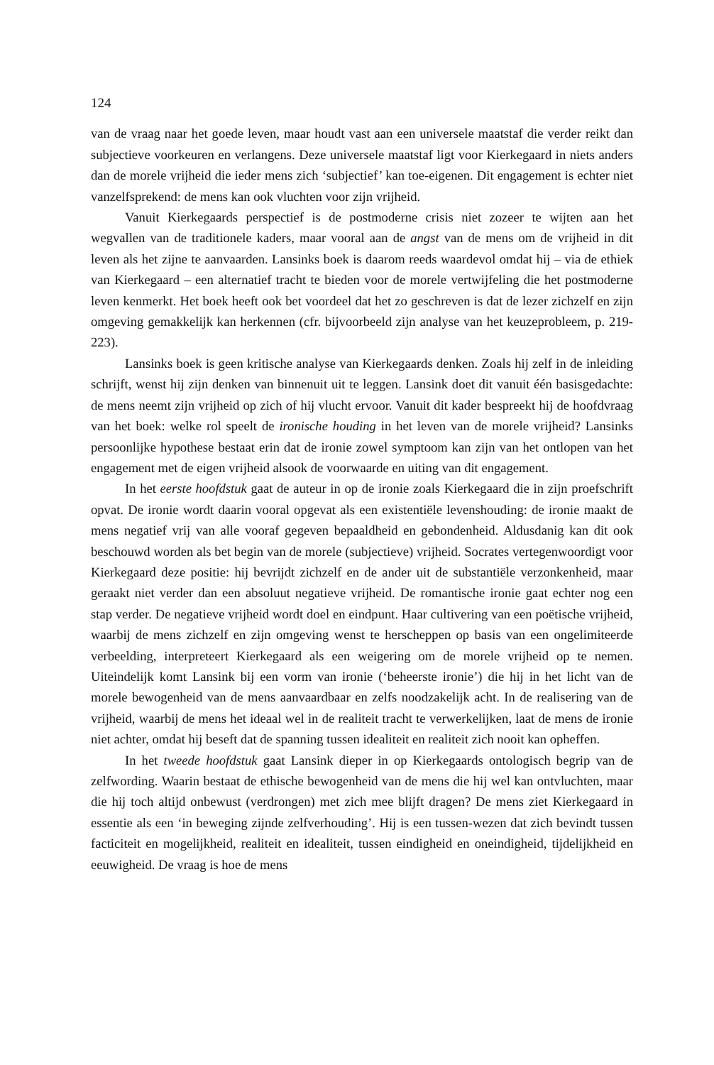124
van de vraag naar het goede leven, maar houdt vast aan een universele maatstaf die verder reikt dan subjectieve voorkeuren en verlangens. Deze universele maatstaf ligt voor Kierkegaard in niets anders dan de morele vrijheid die ieder mens zich ‘subjectief’ kan toe-eigenen. Dit engagement is echter niet vanzelfsprekend: de mens kan ook vluchten voor zijn vrijheid.
Vanuit Kierkegaards perspectief is de postmoderne crisis niet zozeer te wijten aan het wegvallen van de traditionele kaders, maar vooral aan de angst van de mens om de vrijheid in dit leven als het zijne te aanvaarden. Lansinks boek is daarom reeds waardevol omdat hij – via de ethiek van Kierkegaard – een alternatief tracht te bieden voor de morele vertwijfeling die het postmoderne leven kenmerkt. Het boek heeft ook bet voordeel dat het zo geschreven is dat de lezer zichzelf en zijn omgeving gemakkelijk kan herkennen (cfr. bijvoorbeeld zijn analyse van het keuzeprobleem, p. 219-223).
Lansinks boek is geen kritische analyse van Kierkegaards denken. Zoals hij zelf in de inleiding schrijft, wenst hij zijn denken van binnenuit uit te leggen. Lansink doet dit vanuit één basisgedachte: de mens neemt zijn vrijheid op zich of hij vlucht ervoor. Vanuit dit kader bespreekt hij de hoofdvraag van het boek: welke rol speelt de ironische houding in het leven van de morele vrijheid? Lansinks persoonlijke hypothese bestaat erin dat de ironie zowel symptoom kan zijn van het ontlopen van het engagement met de eigen vrijheid alsook de voorwaarde en uiting van dit engagement.
In het eerste hoofdstuk gaat de auteur in op de ironie zoals Kierkegaard die in zijn proefschrift opvat. De ironie wordt daarin vooral opgevat als een existentiële levenshouding: de ironie maakt de mens negatief vrij van alle vooraf gegeven bepaaldheid en gebondenheid. Aldusdanig kan dit ook beschouwd worden als bet begin van de morele (subjectieve) vrijheid. Socrates vertegenwoordigt voor Kierkegaard deze positie: hij bevrijdt zichzelf en de ander uit de substantiële verzonkenheid, maar geraakt niet verder dan een absoluut negatieve vrijheid. De romantische ironie gaat echter nog een stap verder. De negatieve vrijheid wordt doel en eindpunt. Haar cultivering van een poëtische vrijheid, waarbij de mens zichzelf en zijn omgeving wenst te herscheppen op basis van een ongelimiteerde verbeelding, interpreteert Kierkegaard als een weigering om de morele vrijheid op te nemen. Uiteindelijk komt Lansink bij een vorm van ironie (‘beheerste ironie’) die hij in het licht van de morele bewogenheid van de mens aanvaardbaar en zelfs noodzakelijk acht. In de realisering van de vrijheid, waarbij de mens het ideaal wel in de realiteit tracht te verwerkelijken, laat de mens de ironie niet achter, omdat hij beseft dat de spanning tussen idealiteit en realiteit zich nooit kan opheffen.
In het tweede hoofdstuk gaat Lansink dieper in op Kierkegaards ontologisch begrip van de zelfwording. Waarin bestaat de ethische bewogenheid van de mens die hij wel kan ontvluchten, maar die hij toch altijd onbewust (verdrongen) met zich mee blijft dragen? De mens ziet Kierkegaard in essentie als een ‘in beweging zijnde zelfverhouding’. Hij is een tussen-wezen dat zich bevindt tussen facticiteit en mogelijkheid, realiteit en idealiteit, tussen eindigheid en oneindigheid, tijdelijkheid en eeuwigheid. De vraag is hoe de mens